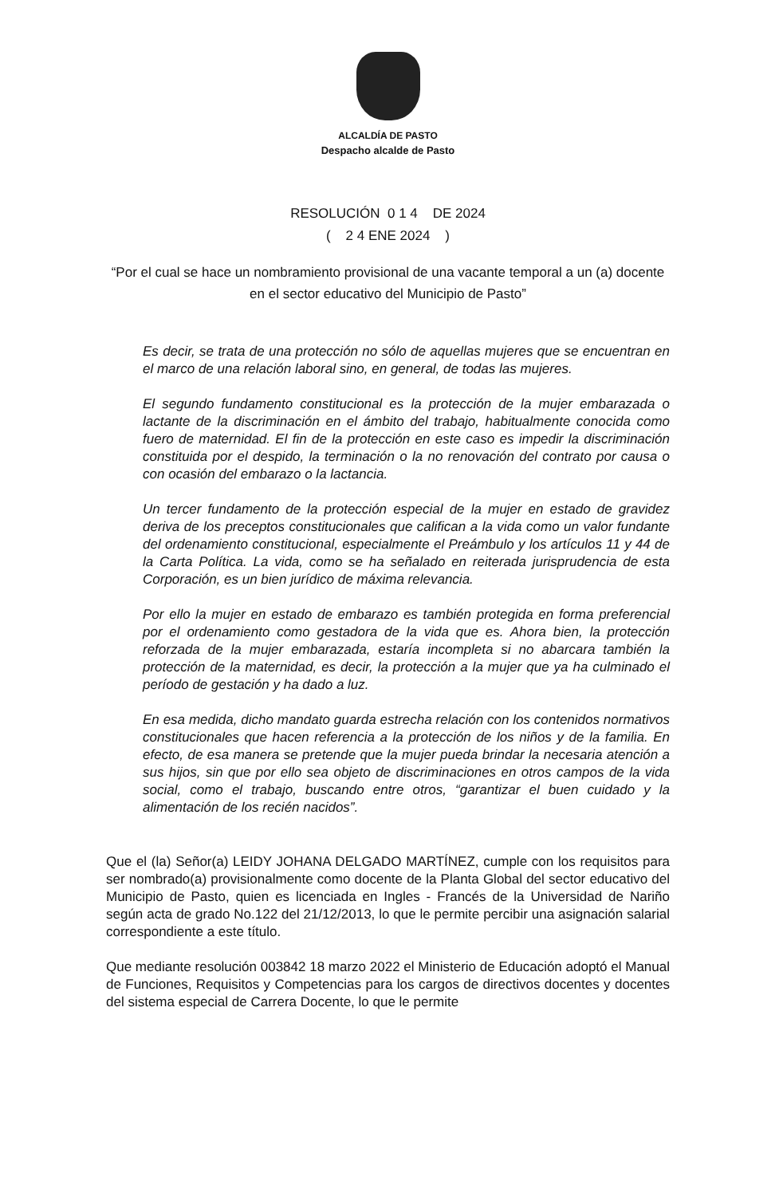ALCALDÍA DE PASTO
Despacho alcalde de Pasto
RESOLUCIÓN 0 1 4 DE 2024
( 2 4 ENE 2024 )
“Por el cual se hace un nombramiento provisional de una vacante temporal a un (a) docente en el sector educativo del Municipio de Pasto”
Es decir, se trata de una protección no sólo de aquellas mujeres que se encuentran en el marco de una relación laboral sino, en general, de todas las mujeres.
El segundo fundamento constitucional es la protección de la mujer embarazada o lactante de la discriminación en el ámbito del trabajo, habitualmente conocida como fuero de maternidad. El fin de la protección en este caso es impedir la discriminación constituida por el despido, la terminación o la no renovación del contrato por causa o con ocasión del embarazo o la lactancia.
Un tercer fundamento de la protección especial de la mujer en estado de gravidez deriva de los preceptos constitucionales que califican a la vida como un valor fundante del ordenamiento constitucional, especialmente el Preámbulo y los artículos 11 y 44 de la Carta Política. La vida, como se ha señalado en reiterada jurisprudencia de esta Corporación, es un bien jurídico de máxima relevancia.
Por ello la mujer en estado de embarazo es también protegida en forma preferencial por el ordenamiento como gestadora de la vida que es. Ahora bien, la protección reforzada de la mujer embarazada, estaría incompleta si no abarcara también la protección de la maternidad, es decir, la protección a la mujer que ya ha culminado el período de gestación y ha dado a luz.
En esa medida, dicho mandato guarda estrecha relación con los contenidos normativos constitucionales que hacen referencia a la protección de los niños y de la familia. En efecto, de esa manera se pretende que la mujer pueda brindar la necesaria atención a sus hijos, sin que por ello sea objeto de discriminaciones en otros campos de la vida social, como el trabajo, buscando entre otros, “garantizar el buen cuidado y la alimentación de los recién nacidos”.
Que el (la) Señor(a) LEIDY JOHANA DELGADO MARTÍNEZ, cumple con los requisitos para ser nombrado(a) provisionalmente como docente de la Planta Global del sector educativo del Municipio de Pasto, quien es licenciada en Ingles - Francés de la Universidad de Nariño según acta de grado No.122 del 21/12/2013, lo que le permite percibir una asignación salarial correspondiente a este título.
Que mediante resolución 003842 18 marzo 2022 el Ministerio de Educación adoptó el Manual de Funciones, Requisitos y Competencias para los cargos de directivos docentes y docentes del sistema especial de Carrera Docente, lo que le permite